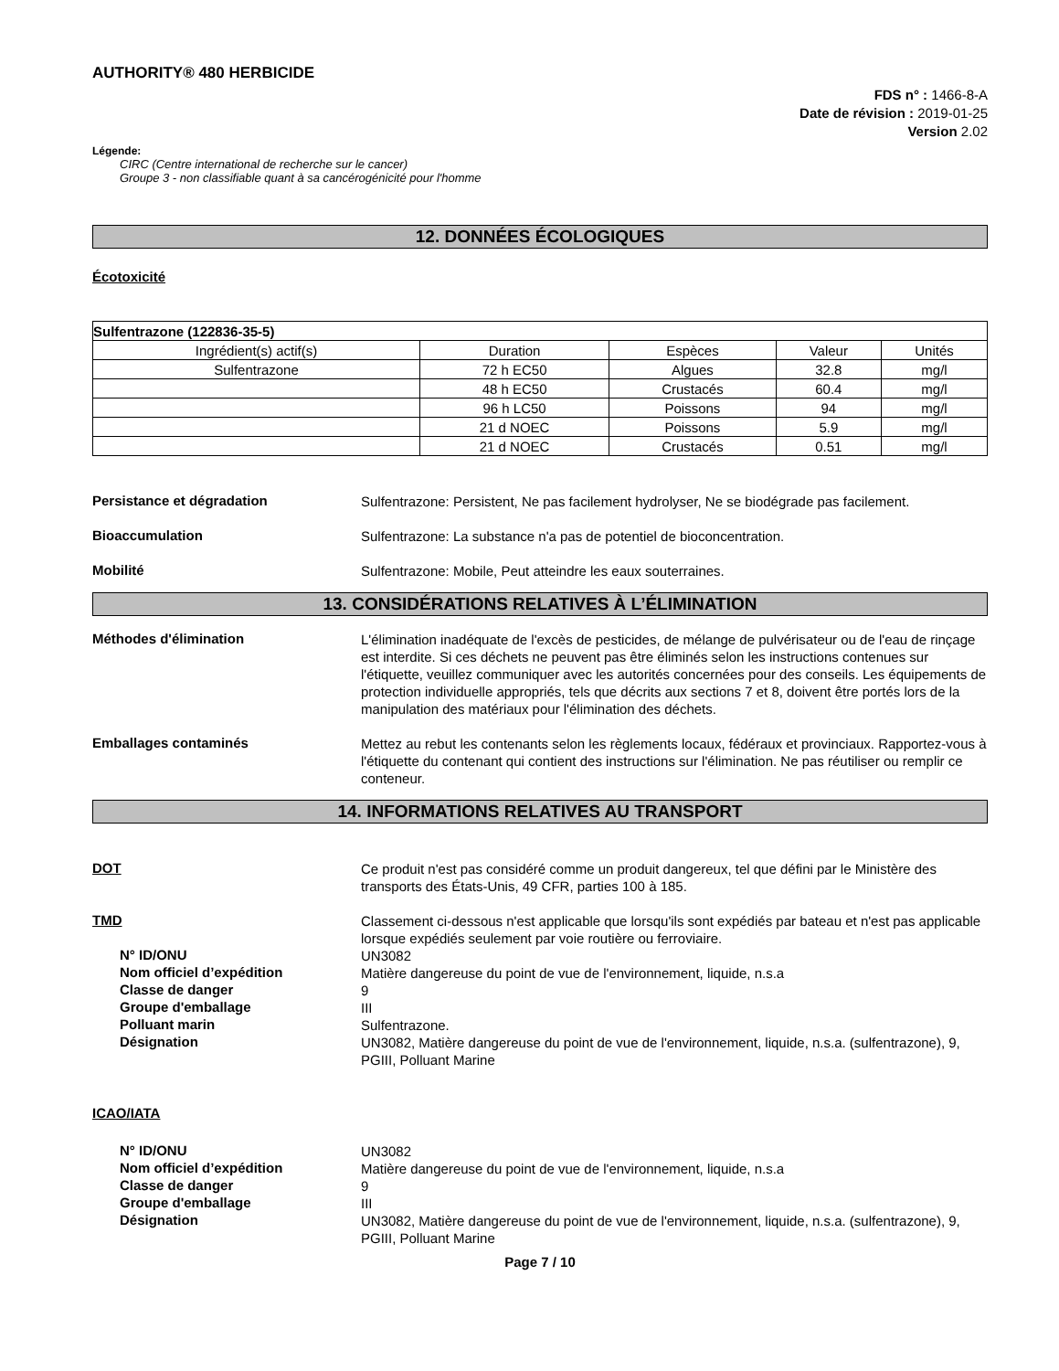AUTHORITY® 480 HERBICIDE
FDS n° : 1466-8-A
Date de révision : 2019-01-25
Version 2.02
Légende:
CIRC (Centre international de recherche sur le cancer)
Groupe 3 - non classifiable quant à sa cancérogénicité pour l'homme
12. DONNÉES ÉCOLOGIQUES
Écotoxicité
| Sulfentrazone (122836-35-5) | | | | |
| --- | --- | --- | --- | --- |
| Ingrédient(s) actif(s) | Duration | Espèces | Valeur | Unités |
| Sulfentrazone | 72 h EC50 | Algues | 32.8 | mg/l |
| | 48 h EC50 | Crustacés | 60.4 | mg/l |
| | 96 h LC50 | Poissons | 94 | mg/l |
| | 21 d NOEC | Poissons | 5.9 | mg/l |
| | 21 d NOEC | Crustacés | 0.51 | mg/l |
Persistance et dégradation
Sulfentrazone: Persistent, Ne pas facilement hydrolyser, Ne se biodégrade pas facilement.
Bioaccumulation
Sulfentrazone: La substance n'a pas de potentiel de bioconcentration.
Mobilité
Sulfentrazone: Mobile, Peut atteindre les eaux souterraines.
13. CONSIDÉRATIONS RELATIVES À L’ÉLIMINATION
Méthodes d'élimination
L'élimination inadéquate de l'excès de pesticides, de mélange de pulvérisateur ou de l'eau de rinçage est interdite. Si ces déchets ne peuvent pas être éliminés selon les instructions contenues sur l'étiquette, veuillez communiquer avec les autorités concernées pour des conseils. Les équipements de protection individuelle appropriés, tels que décrits aux sections 7 et 8, doivent être portés lors de la manipulation des matériaux pour l'élimination des déchets.
Emballages contaminés
Mettez au rebut les contenants selon les règlements locaux, fédéraux et provinciaux. Rapportez-vous à l'étiquette du contenant qui contient des instructions sur l'élimination. Ne pas réutiliser ou remplir ce conteneur.
14. INFORMATIONS RELATIVES AU TRANSPORT
DOT
Ce produit n'est pas considéré comme un produit dangereux, tel que défini par le Ministère des transports des États-Unis, 49 CFR, parties 100 à 185.
TMD
Classement ci-dessous n'est applicable que lorsqu'ils sont expédiés par bateau et n'est pas applicable lorsque expédiés seulement par voie routière ou ferroviaire.
N° ID/ONU
UN3082
Nom officiel d’expédition
Matière dangereuse du point de vue de l'environnement, liquide, n.s.a
Classe de danger
9
Groupe d'emballage
III
Polluant marin
Sulfentrazone.
Désignation
UN3082, Matière dangereuse du point de vue de l'environnement, liquide, n.s.a. (sulfentrazone), 9, PGIII, Polluant Marine
ICAO/IATA
N° ID/ONU
UN3082
Nom officiel d’expédition
Matière dangereuse du point de vue de l'environnement, liquide, n.s.a
Classe de danger
9
Groupe d'emballage
III
Désignation
UN3082, Matière dangereuse du point de vue de l'environnement, liquide, n.s.a. (sulfentrazone), 9, PGIII, Polluant Marine
Page 7 / 10